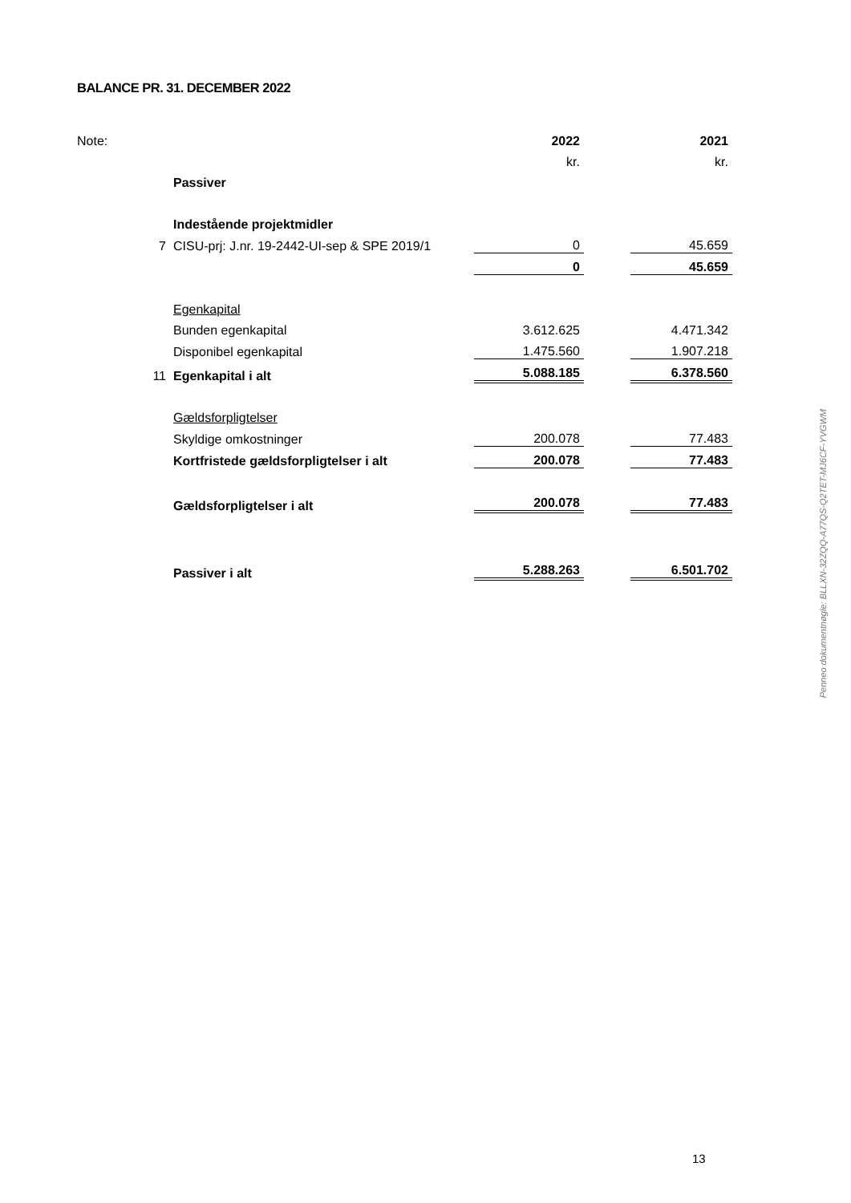BALANCE PR. 31. DECEMBER 2022
| Note: | | 2022 | | 2021 |
| | | kr. | | kr. |
| | Passiver | | | |
| | Indestående projektmidler | | | |
| 7 | CISU-prj: J.nr. 19-2442-UI-sep & SPE 2019/1 | 0 | | 45.659 |
| | | 0 | | 45.659 |
| | Egenkapital | | | |
| | Bunden egenkapital | 3.612.625 | | 4.471.342 |
| | Disponibel egenkapital | 1.475.560 | | 1.907.218 |
| 11 | Egenkapital i alt | 5.088.185 | | 6.378.560 |
| | Gældsforpligtelser | | | |
| | Skyldige omkostninger | 200.078 | | 77.483 |
| | Kortfristede gældsforpligtelser i alt | 200.078 | | 77.483 |
| | Gældsforpligtelser i alt | 200.078 | | 77.483 |
| | Passiver i alt | 5.288.263 | | 6.501.702 |
13
Penneo dokumentnøgle: BLLXN-32ZQQ-A77QS-Q2TET-MJ6CF-YVGWM